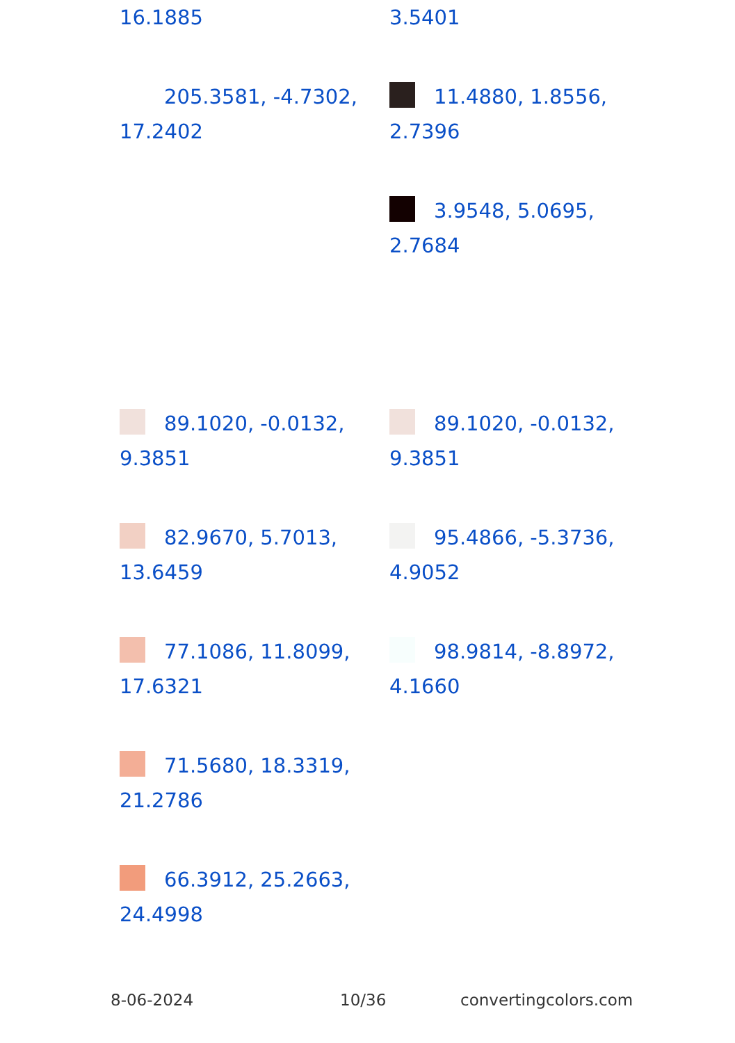16.1885 3.5401
205.3581, -4.7302, 17.2402
11.4880, 1.8556, 2.7396
3.9548, 5.0695, 2.7684
89.1020, -0.0132, 9.3851
89.1020, -0.0132, 9.3851
82.9670, 5.7013, 13.6459
95.4866, -5.3736, 4.9052
77.1086, 11.8099, 17.6321
98.9814, -8.8972, 4.1660
71.5680, 18.3319, 21.2786
66.3912, 25.2663, 24.4998
8-06-2024 10/36 convertingcolors.com